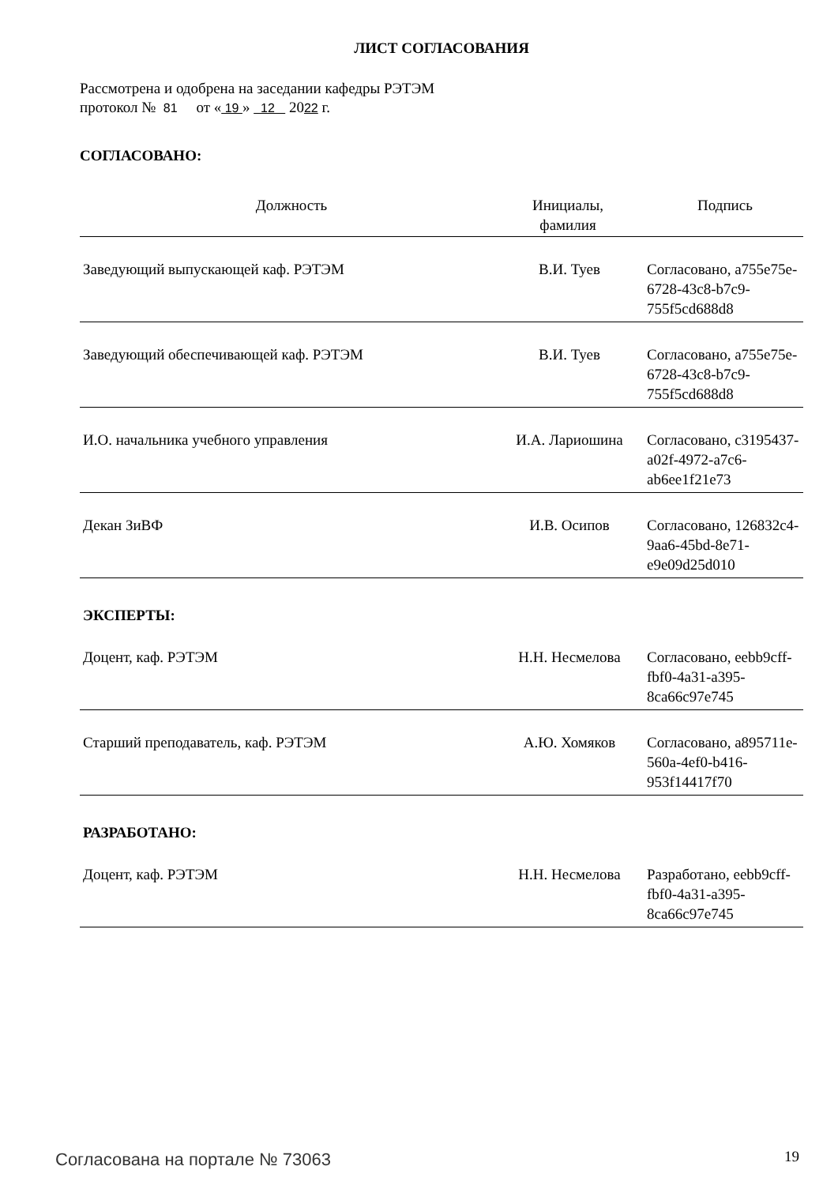ЛИСТ СОГЛАСОВАНИЯ
Рассмотрена и одобрена на заседании кафедры РЭТЭМ
протокол № 81 от « 19 » 12 2022 г.
СОГЛАСОВАНО:
| Должность | Инициалы, фамилия | Подпись |
| --- | --- | --- |
| Заведующий выпускающей каф. РЭТЭМ | В.И. Туев | Согласовано, a755e75e-6728-43c8-b7c9-755f5cd688d8 |
| Заведующий обеспечивающей каф. РЭТЭМ | В.И. Туев | Согласовано, a755e75e-6728-43c8-b7c9-755f5cd688d8 |
| И.О. начальника учебного управления | И.А. Лариошина | Согласовано, c3195437-a02f-4972-a7c6-ab6ee1f21e73 |
| Декан ЗиВФ | И.В. Осипов | Согласовано, 126832c4-9aa6-45bd-8e71-e9e09d25d010 |
| ЭКСПЕРТЫ: | | |
| Доцент, каф. РЭТЭМ | Н.Н. Несмелова | Согласовано, eebb9cff-fbf0-4a31-a395-8ca66c97e745 |
| Старший преподаватель, каф. РЭТЭМ | А.Ю. Хомяков | Согласовано, a895711e-560a-4ef0-b416-953f14417f70 |
| РАЗРАБОТАНО: | | |
| Доцент, каф. РЭТЭМ | Н.Н. Несмелова | Разработано, eebb9cff-fbf0-4a31-a395-8ca66c97e745 |
Согласована на портале № 73063 19